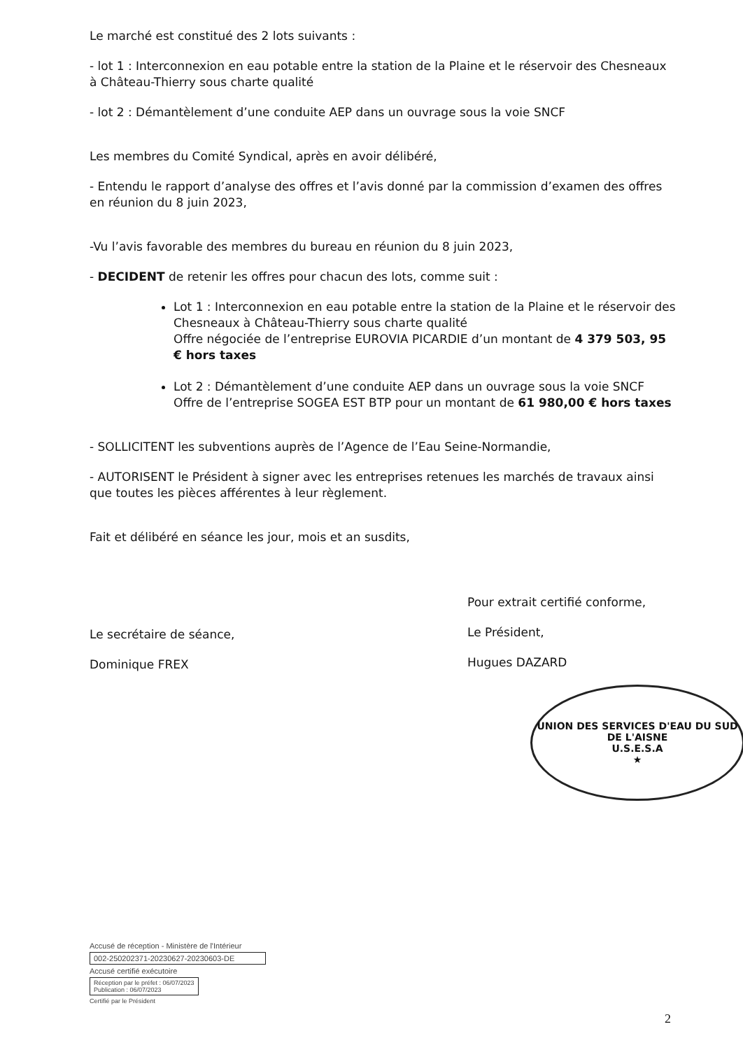Le marché est constitué des 2 lots suivants :
- lot 1 : Interconnexion en eau potable entre la station de la Plaine et le réservoir des Chesneaux à Château-Thierry sous charte qualité
- lot 2 : Démantèlement d’une conduite AEP dans un ouvrage sous la voie SNCF
Les membres du Comité Syndical, après en avoir délibéré,
- Entendu le rapport d’analyse des offres et l’avis donné par la commission d’examen des offres en réunion du 8 juin 2023,
-Vu l’avis favorable des membres du bureau en réunion du 8 juin 2023,
- DECIDENT de retenir les offres pour chacun des lots, comme suit :
Lot 1 : Interconnexion en eau potable entre la station de la Plaine et le réservoir des Chesneaux à Château-Thierry sous charte qualité
Offre négociée de l’entreprise EUROVIA PICARDIE d’un montant de 4 379 503, 95 € hors taxes
Lot 2 : Démantèlement d’une conduite AEP dans un ouvrage sous la voie SNCF
Offre de l’entreprise SOGEA EST BTP pour un montant de 61 980,00 € hors taxes
- SOLLICITENT les subventions auprès de l’Agence de l’Eau Seine-Normandie,
- AUTORISENT le Président à signer avec les entreprises retenues les marchés de travaux ainsi que toutes les pièces afférentes à leur règlement.
Fait et délibéré en séance les jour, mois et an susdits,
Le secrétaire de séance,
Dominique FREX
Pour extrait certifié conforme,
Le Président,
Hugues DAZARD
UNION DES SERVICES D'EAU DU SUD DE L'AISNE
U.S.E.S.A
★
Accusé de réception - Ministère de l'Intérieur
002-250202371-20230627-20230603-DE
Accusé certifié exécutoire
Réception par le préfet : 06/07/2023
Publication : 06/07/2023
Certifié par le Président
2